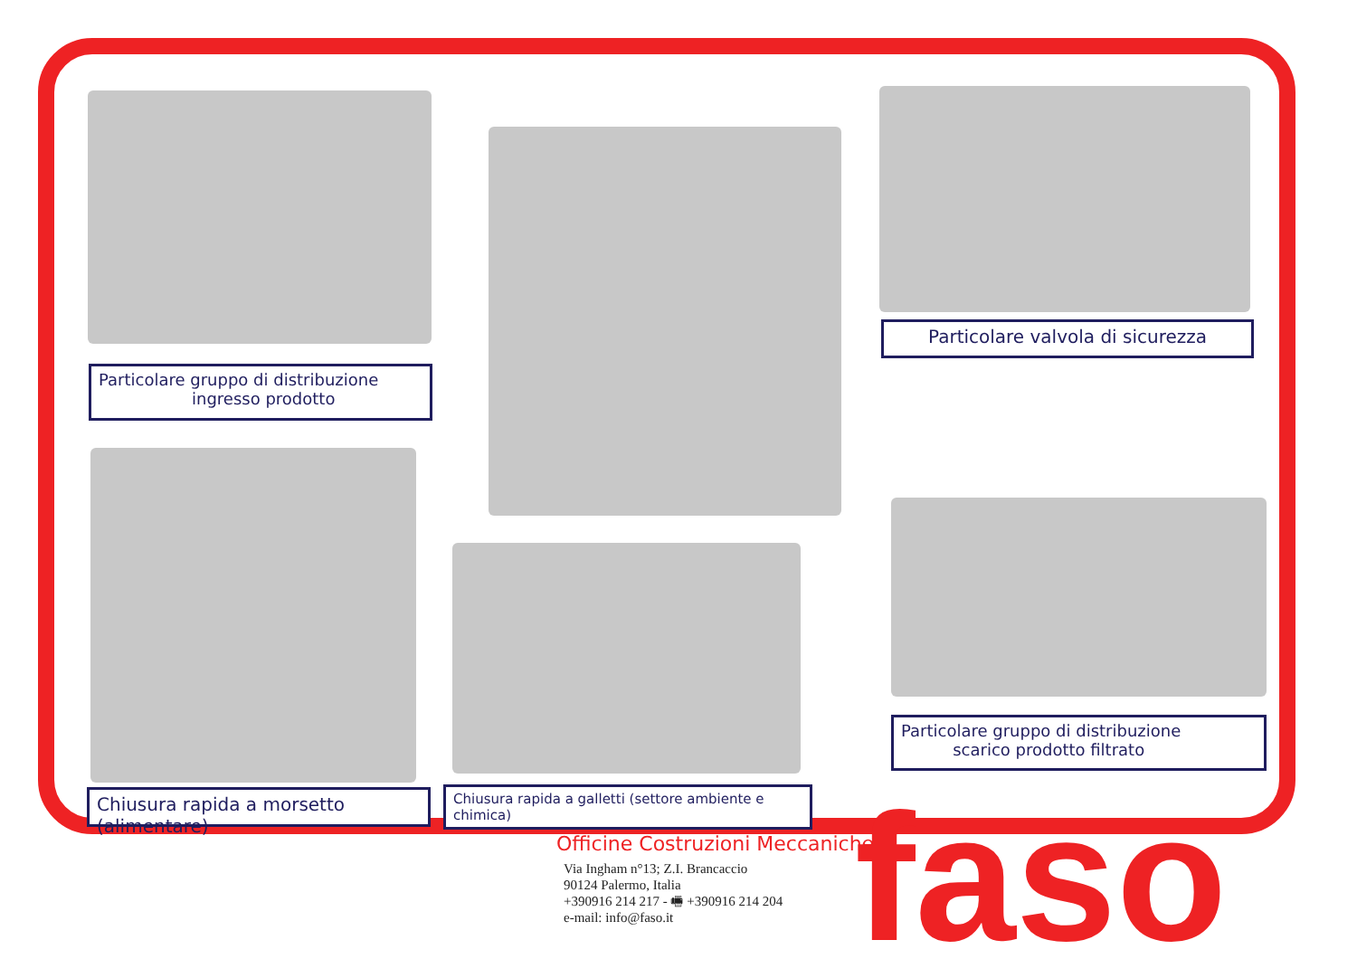Particolare gruppo di distribuzione
ingresso prodotto
Particolare valvola di sicurezza
Particolare gruppo di distribuzione
scarico prodotto filtrato
Chiusura rapida a morsetto (alimentare)
Chiusura rapida a galletti (settore ambiente e chimica)
Officine Costruzioni Meccaniche
Via Ingham n°13; Z.I. Brancaccio
90124 Palermo, Italia
+390916 214 217 - 🖷 +390916 214 204
e-mail: info@faso.it
faso